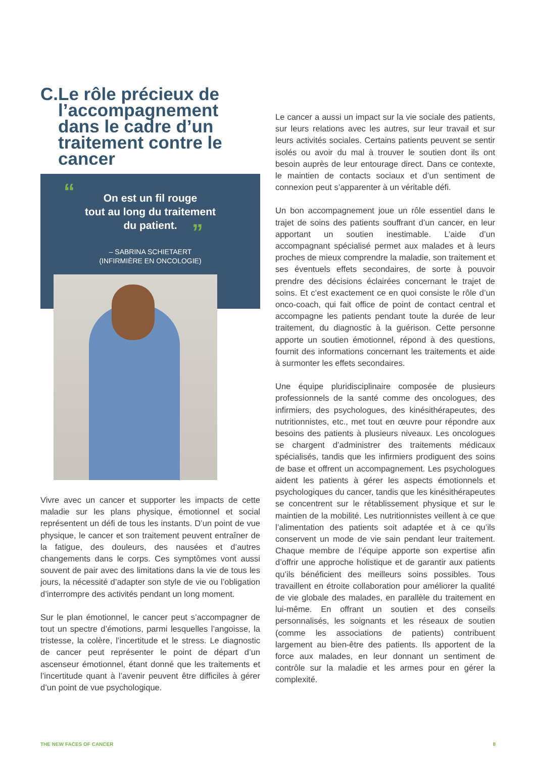C. Le rôle précieux de l’accompagnement dans le cadre d’un traitement contre le cancer
“
On est un fil rouge
tout au long du traitement
du patient.
”
– SABRINA SCHIETAERT
(INFIRMIÈRE EN ONCOLOGIE)
Vivre avec un cancer et supporter les impacts de cette maladie sur les plans physique, émotionnel et social représentent un défi de tous les instants. D’un point de vue physique, le cancer et son traitement peuvent entraîner de la fatigue, des douleurs, des nausées et d’autres changements dans le corps. Ces symptômes vont aussi souvent de pair avec des limitations dans la vie de tous les jours, la nécessité d’adapter son style de vie ou l’obligation d’interrompre des activités pendant un long moment.
Sur le plan émotionnel, le cancer peut s’accompagner de tout un spectre d’émotions, parmi lesquelles l’angoisse, la tristesse, la colère, l’incertitude et le stress. Le diagnostic de cancer peut représenter le point de départ d’un ascenseur émotionnel, étant donné que les traitements et l’incertitude quant à l’avenir peuvent être difficiles à gérer d’un point de vue psychologique.
Le cancer a aussi un impact sur la vie sociale des patients, sur leurs relations avec les autres, sur leur travail et sur leurs activités sociales. Certains patients peuvent se sentir isolés ou avoir du mal à trouver le soutien dont ils ont besoin auprès de leur entourage direct. Dans ce contexte, le maintien de contacts sociaux et d’un sentiment de connexion peut s’apparenter à un véritable défi.
Un bon accompagnement joue un rôle essentiel dans le trajet de soins des patients souffrant d’un cancer, en leur apportant un soutien inestimable. L’aide d’un accompagnant spécialisé permet aux malades et à leurs proches de mieux comprendre la maladie, son traitement et ses éventuels effets secondaires, de sorte à pouvoir prendre des décisions éclairées concernant le trajet de soins. Et c’est exactement ce en quoi consiste le rôle d’un onco-coach, qui fait office de point de contact central et accompagne les patients pendant toute la durée de leur traitement, du diagnostic à la guérison. Cette personne apporte un soutien émotionnel, répond à des questions, fournit des informations concernant les traitements et aide à surmonter les effets secondaires.
Une équipe pluridisciplinaire composée de plusieurs professionnels de la santé comme des oncologues, des infirmiers, des psychologues, des kinésithérapeutes, des nutritionnistes, etc., met tout en œuvre pour répondre aux besoins des patients à plusieurs niveaux. Les oncologues se chargent d’administrer des traitements médicaux spécialisés, tandis que les infirmiers prodiguent des soins de base et offrent un accompagnement. Les psychologues aident les patients à gérer les aspects émotionnels et psychologiques du cancer, tandis que les kinésithérapeutes se concentrent sur le rétablissement physique et sur le maintien de la mobilité. Les nutritionnistes veillent à ce que l’alimentation des patients soit adaptée et à ce qu’ils conservent un mode de vie sain pendant leur traitement. Chaque membre de l’équipe apporte son expertise afin d’offrir une approche holistique et de garantir aux patients qu’ils bénéficient des meilleurs soins possibles. Tous travaillent en étroite collaboration pour améliorer la qualité de vie globale des malades, en parallèle du traitement en lui-même. En offrant un soutien et des conseils personnalisés, les soignants et les réseaux de soutien (comme les associations de patients) contribuent largement au bien-être des patients. Ils apportent de la force aux malades, en leur donnant un sentiment de contrôle sur la maladie et les armes pour en gérer la complexité.
THE NEW FACES OF CANCER 8